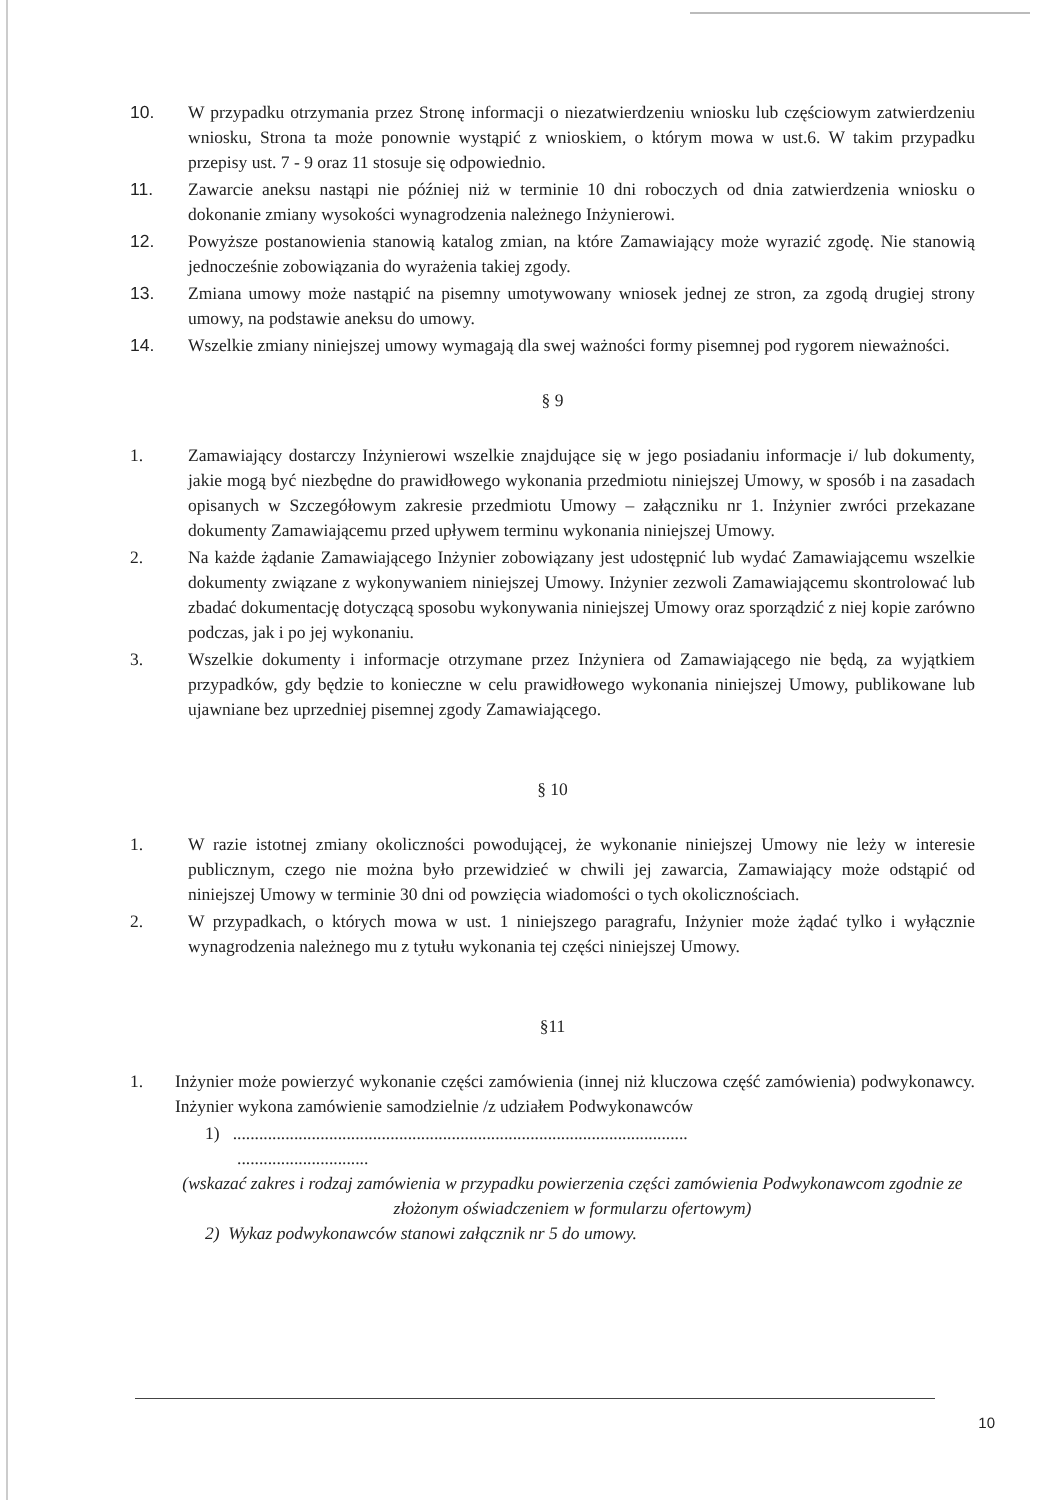10. W przypadku otrzymania przez Stronę informacji o niezatwierdzeniu wniosku lub częściowym zatwierdzeniu wniosku, Strona ta może ponownie wystąpić z wnioskiem, o którym mowa w ust.6. W takim przypadku przepisy ust. 7 - 9 oraz 11 stosuje się odpowiednio.
11. Zawarcie aneksu nastąpi nie później niż w terminie 10 dni roboczych od dnia zatwierdzenia wniosku o dokonanie zmiany wysokości wynagrodzenia należnego Inżynierowi.
12. Powyższe postanowienia stanowią katalog zmian, na które Zamawiający może wyrazić zgodę. Nie stanowią jednocześnie zobowiązania do wyrażenia takiej zgody.
13. Zmiana umowy może nastąpić na pisemny umotywowany wniosek jednej ze stron, za zgodą drugiej strony umowy, na podstawie aneksu do umowy.
14. Wszelkie zmiany niniejszej umowy wymagają dla swej ważności formy pisemnej pod rygorem nieważności.
§ 9
1. Zamawiający dostarczy Inżynierowi wszelkie znajdujące się w jego posiadaniu informacje i/ lub dokumenty, jakie mogą być niezbędne do prawidłowego wykonania przedmiotu niniejszej Umowy, w sposób i na zasadach opisanych w Szczegółowym zakresie przedmiotu Umowy – załączniku nr 1. Inżynier zwróci przekazane dokumenty Zamawiającemu przed upływem terminu wykonania niniejszej Umowy.
2. Na każde żądanie Zamawiającego Inżynier zobowiązany jest udostępnić lub wydać Zamawiającemu wszelkie dokumenty związane z wykonywaniem niniejszej Umowy. Inżynier zezwoli Zamawiającemu skontrolować lub zbadać dokumentację dotyczącą sposobu wykonywania niniejszej Umowy oraz sporządzić z niej kopie zarówno podczas, jak i po jej wykonaniu.
3. Wszelkie dokumenty i informacje otrzymane przez Inżyniera od Zamawiającego nie będą, za wyjątkiem przypadków, gdy będzie to konieczne w celu prawidłowego wykonania niniejszej Umowy, publikowane lub ujawniane bez uprzedniej pisemnej zgody Zamawiającego.
§ 10
1. W razie istotnej zmiany okoliczności powodującej, że wykonanie niniejszej Umowy nie leży w interesie publicznym, czego nie można było przewidzieć w chwili jej zawarcia, Zamawiający może odstąpić od niniejszej Umowy w terminie 30 dni od powzięcia wiadomości o tych okolicznościach.
2. W przypadkach, o których mowa w ust. 1 niniejszego paragrafu, Inżynier może żądać tylko i wyłącznie wynagrodzenia należnego mu z tytułu wykonania tej części niniejszej Umowy.
§11
1. Inżynier może powierzyć wykonanie części zamówienia (innej niż kluczowa część zamówienia) podwykonawcy. Inżynier wykona zamówienie samodzielnie /z udziałem Podwykonawców
1) ........................................................................................................
..............................
(wskazać zakres i rodzaj zamówienia w przypadku powierzenia części zamówienia Podwykonawcom zgodnie ze złożonym oświadczeniem w formularzu ofertowym)
2) Wykaz podwykonawców stanowi załącznik nr 5 do umowy.
10